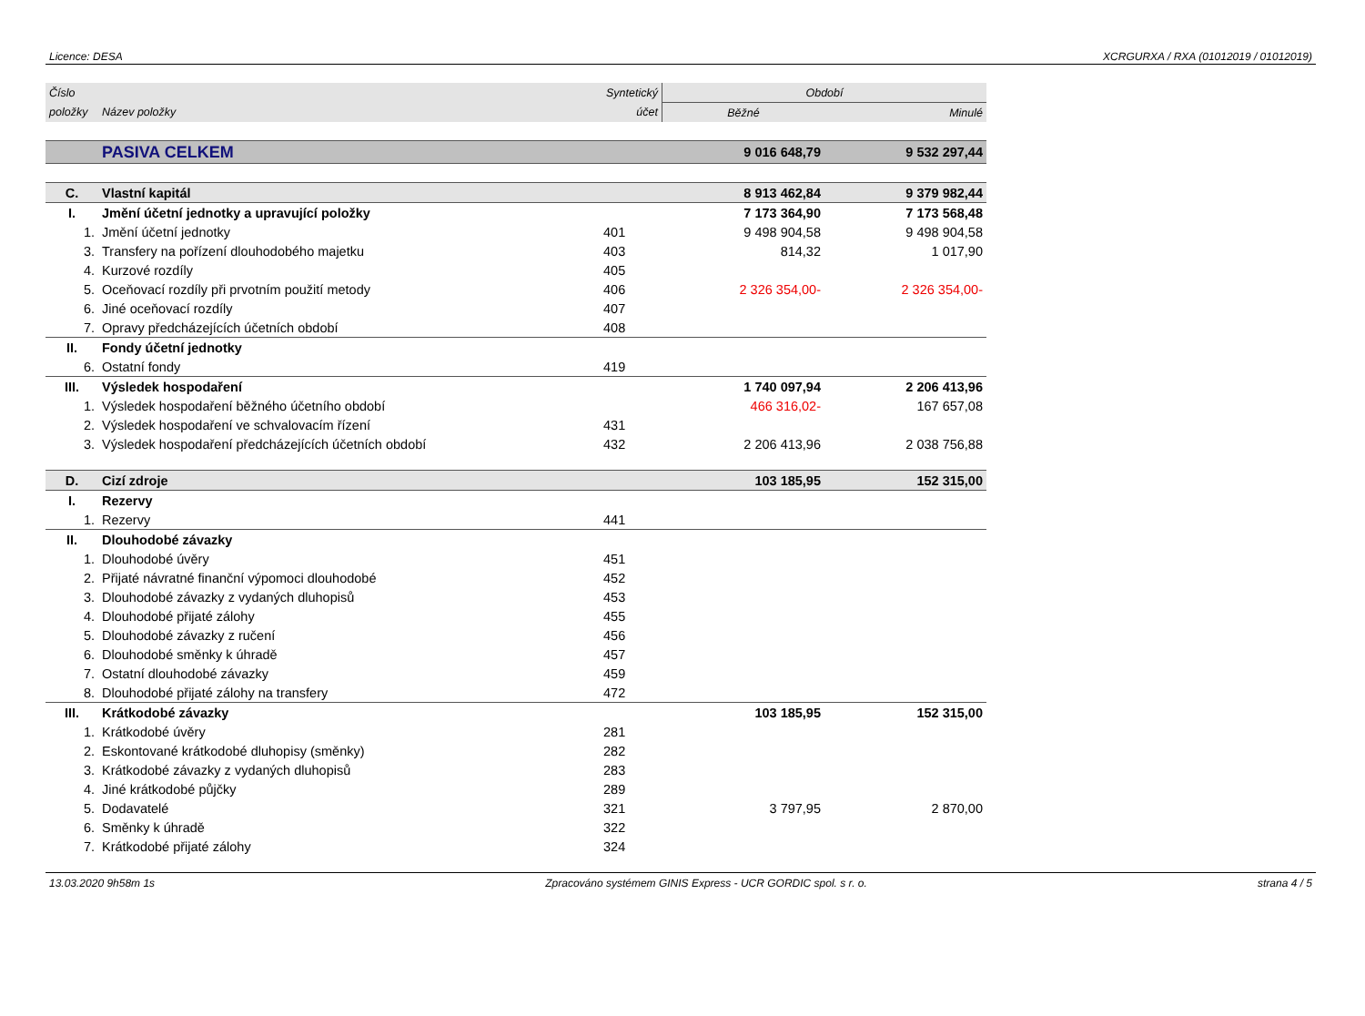Licence: DESA XCRGURXA / RXA (01012019 / 01012019)
| Číslo | | Syntetický | Období | |
| --- | --- | --- | --- | --- |
| položky | Název položky | účet | Běžné | Minulé |
| | PASIVA CELKEM | | 9 016 648,79 | 9 532 297,44 |
| C. | Vlastní kapitál | | 8 913 462,84 | 9 379 982,44 |
| I. | Jmění účetní jednotky a upravující položky | | 7 173 364,90 | 7 173 568,48 |
| 1. | Jmění účetní jednotky | 401 | 9 498 904,58 | 9 498 904,58 |
| 3. | Transfery na pořízení dlouhodobého majetku | 403 | 814,32 | 1 017,90 |
| 4. | Kurzové rozdíly | 405 | | |
| 5. | Oceňovací rozdíly při prvotním použití metody | 406 | 2 326 354,00- | 2 326 354,00- |
| 6. | Jiné oceňovací rozdíly | 407 | | |
| 7. | Opravy předcházejících účetních období | 408 | | |
| II. | Fondy účetní jednotky | | | |
| 6. | Ostatní fondy | 419 | | |
| III. | Výsledek hospodaření | | 1 740 097,94 | 2 206 413,96 |
| 1. | Výsledek hospodaření běžného účetního období | | 466 316,02- | 167 657,08 |
| 2. | Výsledek hospodaření ve schvalovacím řízení | 431 | | |
| 3. | Výsledek hospodaření předcházejících účetních období | 432 | 2 206 413,96 | 2 038 756,88 |
| D. | Cizí zdroje | | 103 185,95 | 152 315,00 |
| I. | Rezervy | | | |
| 1. | Rezervy | 441 | | |
| II. | Dlouhodobé závazky | | | |
| 1. | Dlouhodobé úvěry | 451 | | |
| 2. | Přijaté návratné finanční výpomoci dlouhodobé | 452 | | |
| 3. | Dlouhodobé závazky z vydaných dluhopisů | 453 | | |
| 4. | Dlouhodobé přijaté zálohy | 455 | | |
| 5. | Dlouhodobé závazky z ručení | 456 | | |
| 6. | Dlouhodobé směnky k úhradě | 457 | | |
| 7. | Ostatní dlouhodobé závazky | 459 | | |
| 8. | Dlouhodobé přijaté zálohy na transfery | 472 | | |
| III. | Krátkodobé závazky | | 103 185,95 | 152 315,00 |
| 1. | Krátkodobé úvěry | 281 | | |
| 2. | Eskontované krátkodobé dluhopisy (směnky) | 282 | | |
| 3. | Krátkodobé závazky z vydaných dluhopisů | 283 | | |
| 4. | Jiné krátkodobé půjčky | 289 | | |
| 5. | Dodavatelé | 321 | 3 797,95 | 2 870,00 |
| 6. | Směnky k úhradě | 322 | | |
| 7. | Krátkodobé přijaté zálohy | 324 | | |
13.03.2020 9h58m 1s Zpracováno systémem GINIS Express - UCR GORDIC spol. s r. o. strana 4 / 5